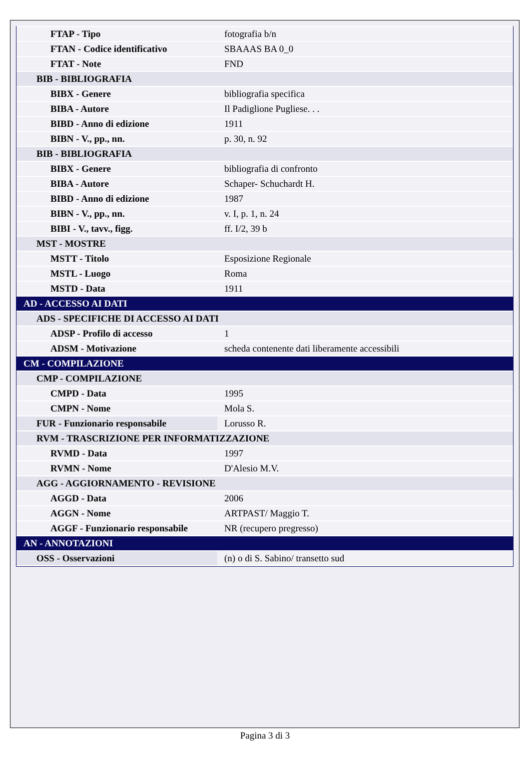| FTAP - Tipo | fotografia b/n |
| FTAN - Codice identificativo | SBAAAS BA 0_0 |
| FTAT - Note | FND |
| BIB - BIBLIOGRAFIA | |
| BIBX - Genere | bibliografia specifica |
| BIBA - Autore | Il Padiglione Pugliese. . . |
| BIBD - Anno di edizione | 1911 |
| BIBN - V., pp., nn. | p. 30, n. 92 |
| BIB - BIBLIOGRAFIA | |
| BIBX - Genere | bibliografia di confronto |
| BIBA - Autore | Schaper- Schuchardt H. |
| BIBD - Anno di edizione | 1987 |
| BIBN - V., pp., nn. | v. I, p. 1, n. 24 |
| BIBI - V., tavv., figg. | ff. I/2, 39 b |
| MST - MOSTRE | |
| MSTT - Titolo | Esposizione Regionale |
| MSTL - Luogo | Roma |
| MSTD - Data | 1911 |
| AD - ACCESSO AI DATI | |
| ADS - SPECIFICHE DI ACCESSO AI DATI | |
| ADSP - Profilo di accesso | 1 |
| ADSM - Motivazione | scheda contenente dati liberamente accessibili |
| CM - COMPILAZIONE | |
| CMP - COMPILAZIONE | |
| CMPD - Data | 1995 |
| CMPN - Nome | Mola S. |
| FUR - Funzionario responsabile | Lorusso R. |
| RVM - TRASCRIZIONE PER INFORMATIZZAZIONE | |
| RVMD - Data | 1997 |
| RVMN - Nome | D'Alesio M.V. |
| AGG - AGGIORNAMENTO - REVISIONE | |
| AGGD - Data | 2006 |
| AGGN - Nome | ARTPAST/ Maggio T. |
| AGGF - Funzionario responsabile | NR (recupero pregresso) |
| AN - ANNOTAZIONI | |
| OSS - Osservazioni | (n) o di S. Sabino/ transetto sud |
Pagina 3 di 3